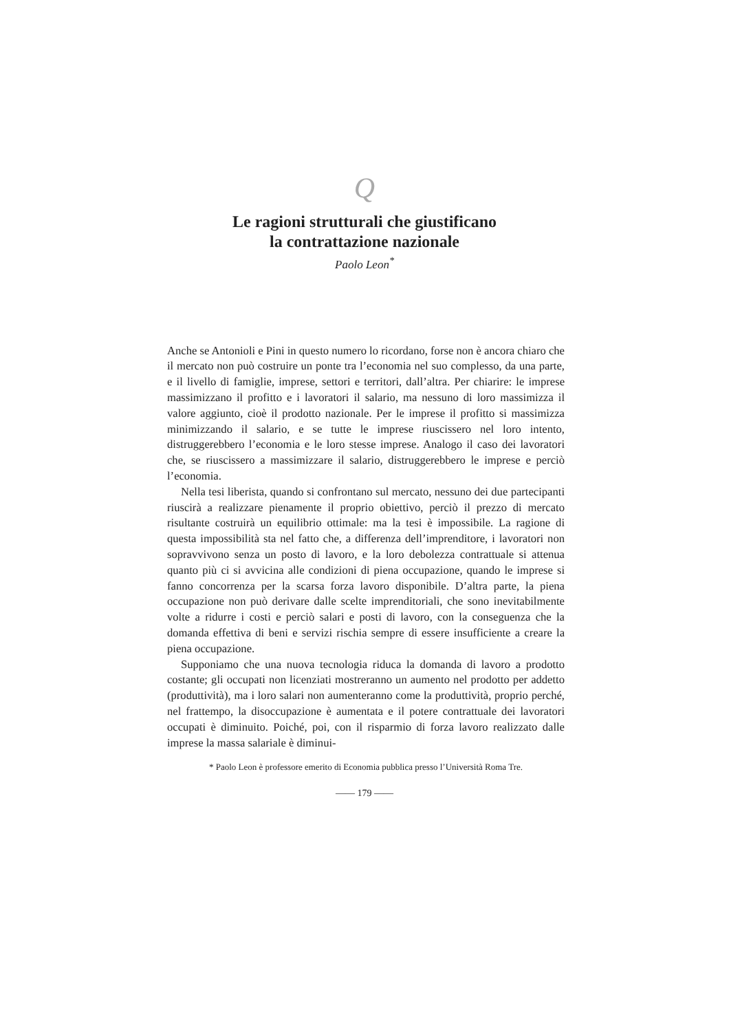Q
Le ragioni strutturali che giustificano
la contrattazione nazionale
Paolo Leon<sup>*</sup>
Anche se Antonioli e Pini in questo numero lo ricordano, forse non è ancora chiaro che il mercato non può costruire un ponte tra l’economia nel suo complesso, da una parte, e il livello di famiglie, imprese, settori e territori, dall’altra. Per chiarire: le imprese massimizzano il profitto e i lavoratori il salario, ma nessuno di loro massimizza il valore aggiunto, cioè il prodotto nazionale. Per le imprese il profitto si massimizza minimizzando il salario, e se tutte le imprese riuscissero nel loro intento, distruggerebbero l’economia e le loro stesse imprese. Analogo il caso dei lavoratori che, se riuscissero a massimizzare il salario, distruggerebbero le imprese e perciò l’economia.
Nella tesi liberista, quando si confrontano sul mercato, nessuno dei due partecipanti riuscirà a realizzare pienamente il proprio obiettivo, perciò il prezzo di mercato risultante costruirà un equilibrio ottimale: ma la tesi è impossibile. La ragione di questa impossibilità sta nel fatto che, a differenza dell’imprenditore, i lavoratori non sopravvivono senza un posto di lavoro, e la loro debolezza contrattuale si attenua quanto più ci si avvicina alle condizioni di piena occupazione, quando le imprese si fanno concorrenza per la scarsa forza lavoro disponibile. D’altra parte, la piena occupazione non può derivare dalle scelte imprenditoriali, che sono inevitabilmente volte a ridurre i costi e perciò salari e posti di lavoro, con la conseguenza che la domanda effettiva di beni e servizi rischia sempre di essere insufficiente a creare la piena occupazione.
Supponiamo che una nuova tecnologia riduca la domanda di lavoro a prodotto costante; gli occupati non licenziati mostreranno un aumento nel prodotto per addetto (produttività), ma i loro salari non aumenteranno come la produttività, proprio perché, nel frattempo, la disoccupazione è aumentata e il potere contrattuale dei lavoratori occupati è diminuito. Poiché, poi, con il risparmio di forza lavoro realizzato dalle imprese la massa salariale è diminui-
* Paolo Leon è professore emerito di Economia pubblica presso l’Università Roma Tre.
—— 179 ——